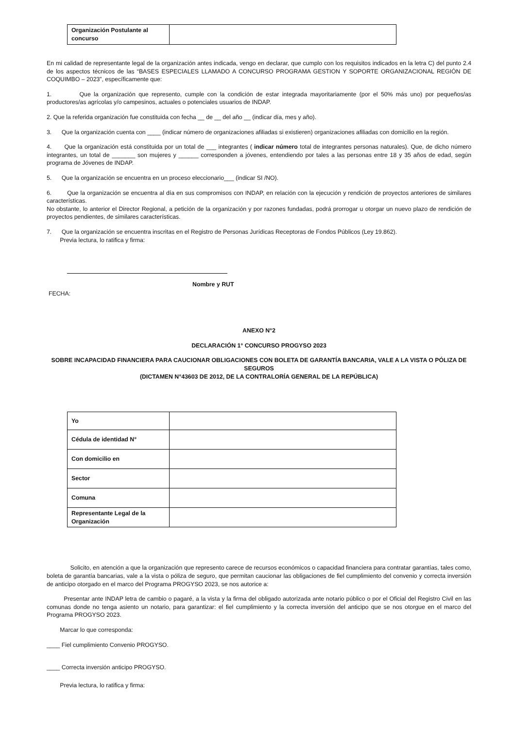| Organización Postulante al concurso | |
En mi calidad de representante legal de la organización antes indicada, vengo en declarar, que cumplo con los requisitos indicados en la letra C) del punto 2.4 de los aspectos técnicos de las “BASES ESPECIALES LLAMADO A CONCURSO PROGRAMA GESTION Y SOPORTE ORGANIZACIONAL REGIÓN DE COQUIMBO – 2023”, específicamente que:
1. Que la organización que represento, cumple con la condición de estar integrada mayoritariamente (por el 50% más uno) por pequeños/as productores/as agrícolas y/o campesinos, actuales o potenciales usuarios de INDAP.
2. Que la referida organización fue constituida con fecha __ de __ del año __ (indicar día, mes y año).
3. Que la organización cuenta con ____ (indicar número de organizaciones afiliadas si existieren) organizaciones afiliadas con domicilio en la región.
4. Que la organización está constituida por un total de ___ integrantes ( indicar número total de integrantes personas naturales). Que, de dicho número integrantes, un total de _______ son mujeres y ______ corresponden a jóvenes, entendiendo por tales a las personas entre 18 y 35 años de edad, según programa de Jóvenes de INDAP.
5. Que la organización se encuentra en un proceso eleccionario___ (indicar SI /NO).
6. Que la organización se encuentra al día en sus compromisos con INDAP, en relación con la ejecución y rendición de proyectos anteriores de similares características.
No obstante, lo anterior el Director Regional, a petición de la organización y por razones fundadas, podrá prorrogar u otorgar un nuevo plazo de rendición de proyectos pendientes, de similares características.
7. Que la organización se encuentra inscritas en el Registro de Personas Jurídicas Receptoras de Fondos Públicos (Ley 19.862).
Previa lectura, lo ratifica y firma:
Nombre y RUT
FECHA:
ANEXO N°2
DECLARACIÓN 1° CONCURSO PROGYSO 2023
SOBRE INCAPACIDAD FINANCIERA PARA CAUCIONAR OBLIGACIONES CON BOLETA DE GARANTÍA BANCARIA, VALE A LA VISTA O PÓLIZA DE SEGUROS
(DICTAMEN N°43603 DE 2012, DE LA CONTRALORÍA GENERAL DE LA REPÚBLICA)
| Yo | |
| Cédula de identidad N° | |
| Con domicilio en | |
| Sector | |
| Comuna | |
| Representante Legal de la Organización | |
Solicito, en atención a que la organización que represento carece de recursos económicos o capacidad financiera para contratar garantías, tales como, boleta de garantía bancarias, vale a la vista o póliza de seguro, que permitan caucionar las obligaciones de fiel cumplimiento del convenio y correcta inversión de anticipo otorgado en el marco del Programa PROGYSO 2023, se nos autorice a:
Presentar ante INDAP letra de cambio o pagaré, a la vista y la firma del obligado autorizada ante notario público o por el Oficial del Registro Civil en las comunas donde no tenga asiento un notario, para garantizar: el fiel cumplimiento y la correcta inversión del anticipo que se nos otorgue en el marco del Programa PROGYSO 2023.
Marcar lo que corresponda:
____ Fiel cumplimiento Convenio PROGYSO.
____ Correcta inversión anticipo PROGYSO.
Previa lectura, lo ratifica y firma: